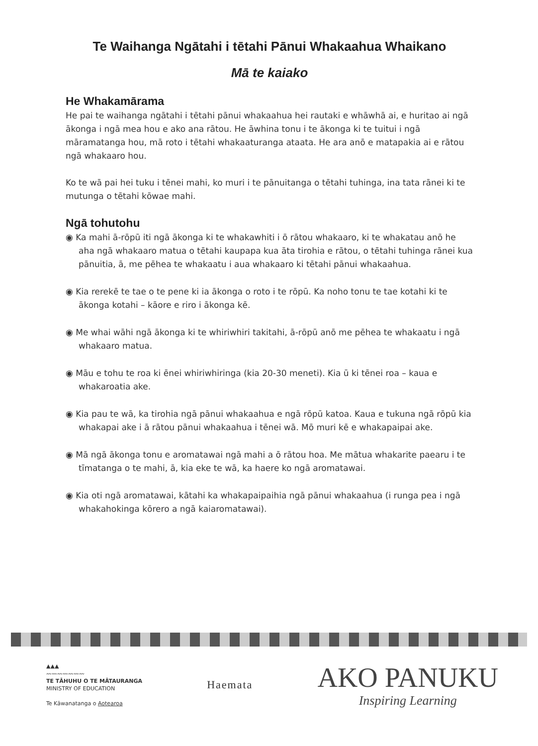Te Waihanga Ngātahi i tētahi Pānui Whakaahua Whaikano
Mā te kaiako
He Whakamārama
He pai te waihanga ngātahi i tētahi pānui whakaahua hei rautaki e whāwhā ai, e huritao ai ngā ākonga i ngā mea hou e ako ana rātou. He āwhina tonu i te ākonga ki te tuitui i ngā māramatanga hou, mā roto i tētahi whakaaturanga ataata. He ara anō e matapakia ai e rātou ngā whakaaro hou.
Ko te wā pai hei tuku i tēnei mahi, ko muri i te pānuitanga o tētahi tuhinga, ina tata rānei ki te mutunga o tētahi kōwae mahi.
Ngā tohutohu
◉ Ka mahi ā-rōpū iti ngā ākonga ki te whakawhiti i ō rātou whakaaro, ki te whakatau anō he aha ngā whakaaro matua o tētahi kaupapa kua āta tirohia e rātou, o tētahi tuhinga rānei kua pānuitia, ā, me pēhea te whakaatu i aua whakaaro ki tētahi pānui whakaahua.
◉ Kia rerekē te tae o te pene ki ia ākonga o roto i te rōpū. Ka noho tonu te tae kotahi ki te ākonga kotahi – kāore e riro i ākonga kē.
◉ Me whai wāhi ngā ākonga ki te whiriwhiri takitahi, ā-rōpū anō me pēhea te whakaatu i ngā whakaaro matua.
◉ Māu e tohu te roa ki ēnei whiriwhiringa (kia 20-30 meneti). Kia ū ki tēnei roa – kaua e whakaroatia ake.
◉ Kia pau te wā, ka tirohia ngā pānui whakaahua e ngā rōpū katoa. Kaua e tukuna ngā rōpū kia whakapai ake i ā rātou pānui whakaahua i tēnei wā. Mō muri kē e whakapaipai ake.
◉ Mā ngā ākonga tonu e aromatawai ngā mahi a ō rātou hoa. Me mātua whakarite paearu i te tīmatanga o te mahi, ā, kia eke te wā, ka haere ko ngā aromatawai.
◉ Kia oti ngā aromatawai, kātahi ka whakapaipaihia ngā pānui whakaahua (i runga pea i ngā whakahokinga kōrero a ngā kaiaromatawai).
▲▲▲
〰〰〰〰〰〰〰
TE TĀHUHU O TE MĀTAURANGA
MINISTRY OF EDUCATION
Te Kāwanatanga o Aotearoa
Haemata
AKO PANUKU
Inspiring Learning